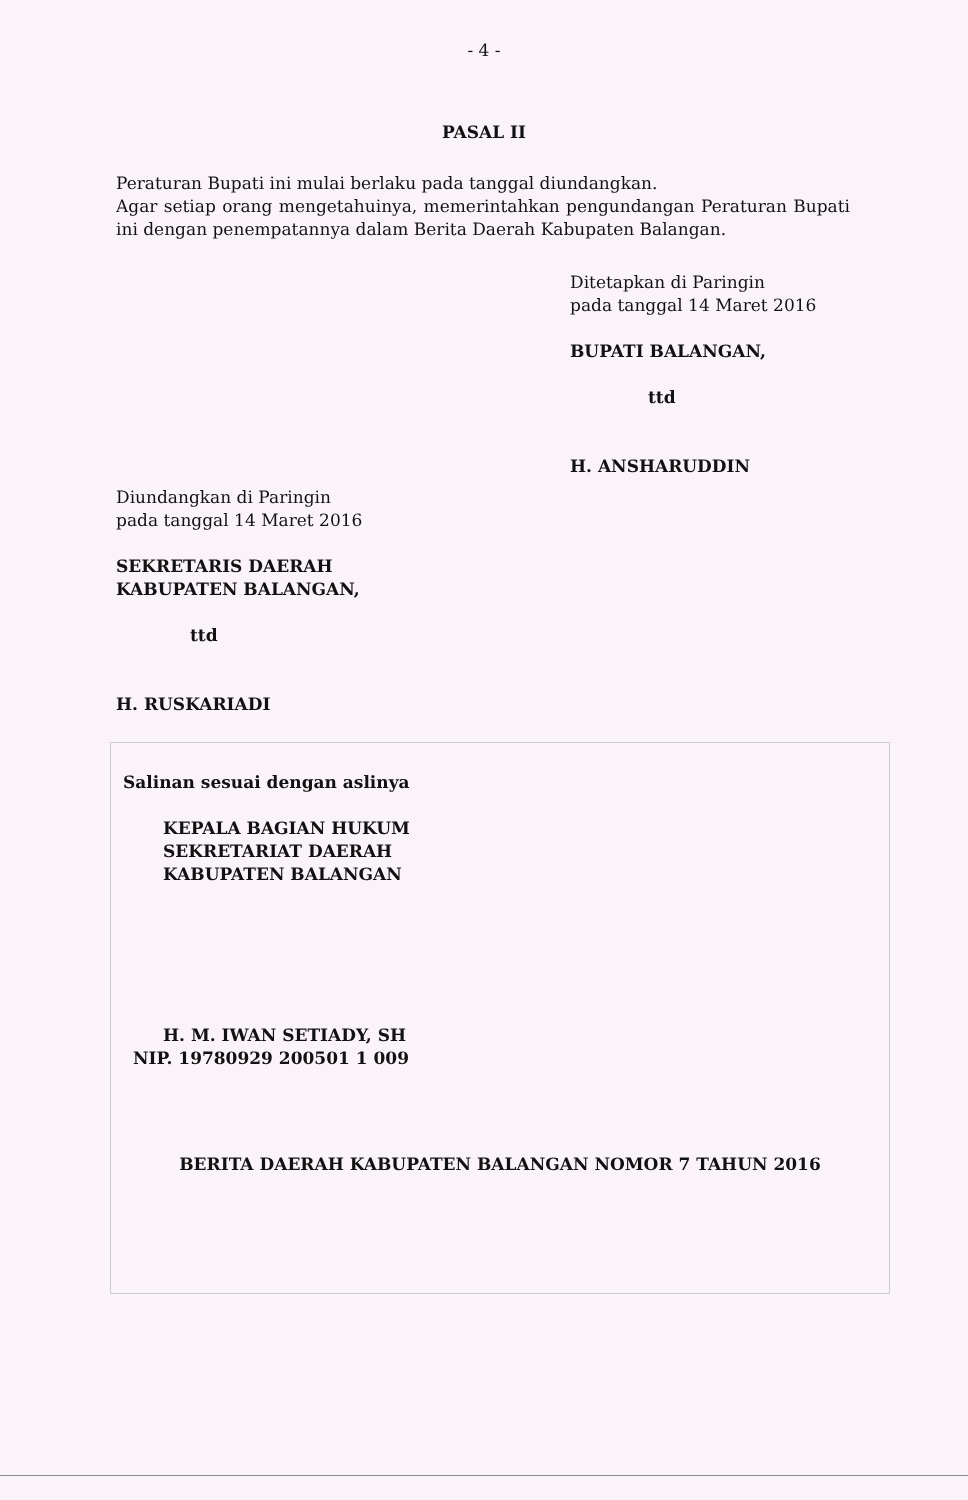- 4 -
PASAL II
Peraturan Bupati ini mulai berlaku pada tanggal diundangkan.
Agar setiap orang mengetahuinya, memerintahkan pengundangan Peraturan Bupati ini dengan penempatannya dalam Berita Daerah Kabupaten Balangan.
Ditetapkan di Paringin
pada tanggal 14 Maret 2016
BUPATI BALANGAN,
ttd
H. ANSHARUDDIN
Diundangkan di Paringin
pada tanggal 14 Maret 2016
SEKRETARIS DAERAH
KABUPATEN BALANGAN,
ttd
H. RUSKARIADI
Salinan sesuai dengan aslinya
KEPALA BAGIAN HUKUM
SEKRETARIAT DAERAH
KABUPATEN BALANGAN
H. M. IWAN SETIADY, SH
NIP. 19780929 200501 1 009
BERITA DAERAH KABUPATEN BALANGAN NOMOR 7 TAHUN 2016